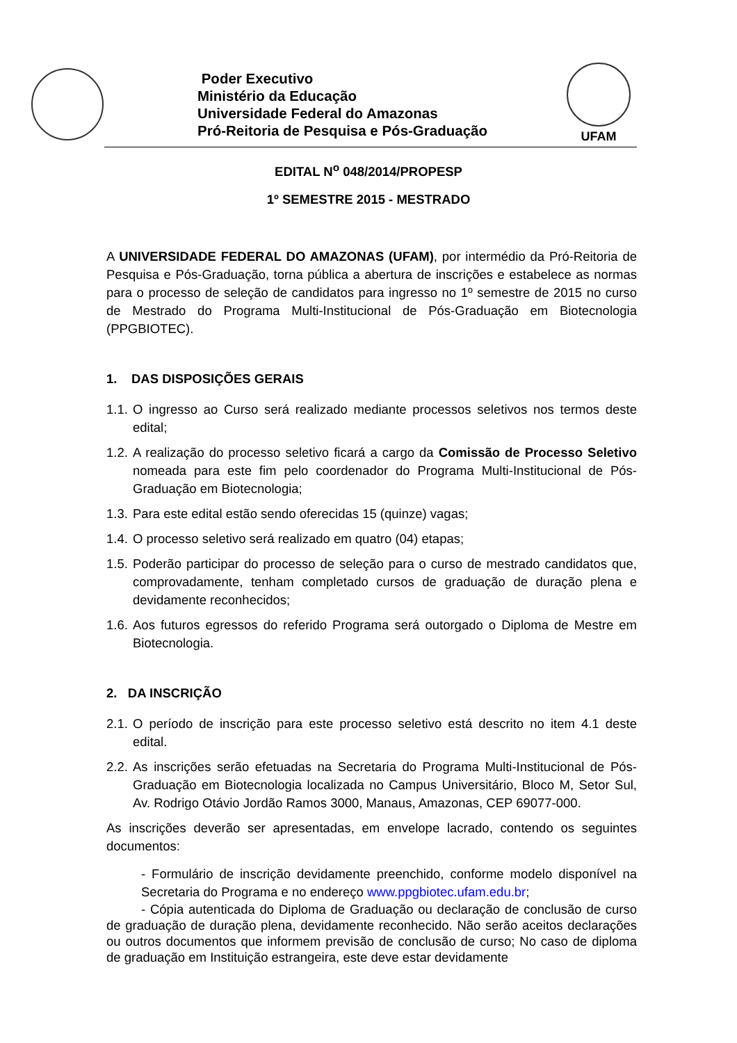Poder Executivo
Ministério da Educação
Universidade Federal do Amazonas
Pró-Reitoria de Pesquisa e Pós-Graduação
UFAM
EDITAL N<sup>o</sup> 048/2014/PROPESP
1º SEMESTRE 2015 - MESTRADO
A UNIVERSIDADE FEDERAL DO AMAZONAS (UFAM), por intermédio da Pró-Reitoria de Pesquisa e Pós-Graduação, torna pública a abertura de inscrições e estabelece as normas para o processo de seleção de candidatos para ingresso no 1º semestre de 2015 no curso de Mestrado do Programa Multi-Institucional de Pós-Graduação em Biotecnologia (PPGBIOTEC).
1. DAS DISPOSIÇÕES GERAIS
1.1. O ingresso ao Curso será realizado mediante processos seletivos nos termos deste edital;
1.2. A realização do processo seletivo ficará a cargo da Comissão de Processo Seletivo nomeada para este fim pelo coordenador do Programa Multi-Institucional de Pós-Graduação em Biotecnologia;
1.3. Para este edital estão sendo oferecidas 15 (quinze) vagas;
1.4. O processo seletivo será realizado em quatro (04) etapas;
1.5. Poderão participar do processo de seleção para o curso de mestrado candidatos que, comprovadamente, tenham completado cursos de graduação de duração plena e devidamente reconhecidos;
1.6. Aos futuros egressos do referido Programa será outorgado o Diploma de Mestre em Biotecnologia.
2. DA INSCRIÇÃO
2.1. O período de inscrição para este processo seletivo está descrito no item 4.1 deste edital.
2.2. As inscrições serão efetuadas na Secretaria do Programa Multi-Institucional de Pós-Graduação em Biotecnologia localizada no Campus Universitário, Bloco M, Setor Sul, Av. Rodrigo Otávio Jordão Ramos 3000, Manaus, Amazonas, CEP 69077-000.
As inscrições deverão ser apresentadas, em envelope lacrado, contendo os seguintes documentos:
- Formulário de inscrição devidamente preenchido, conforme modelo disponível na Secretaria do Programa e no endereço www.ppgbiotec.ufam.edu.br;
- Cópia autenticada do Diploma de Graduação ou declaração de conclusão de curso de graduação de duração plena, devidamente reconhecido. Não serão aceitos declarações ou outros documentos que informem previsão de conclusão de curso; No caso de diploma de graduação em Instituição estrangeira, este deve estar devidamente